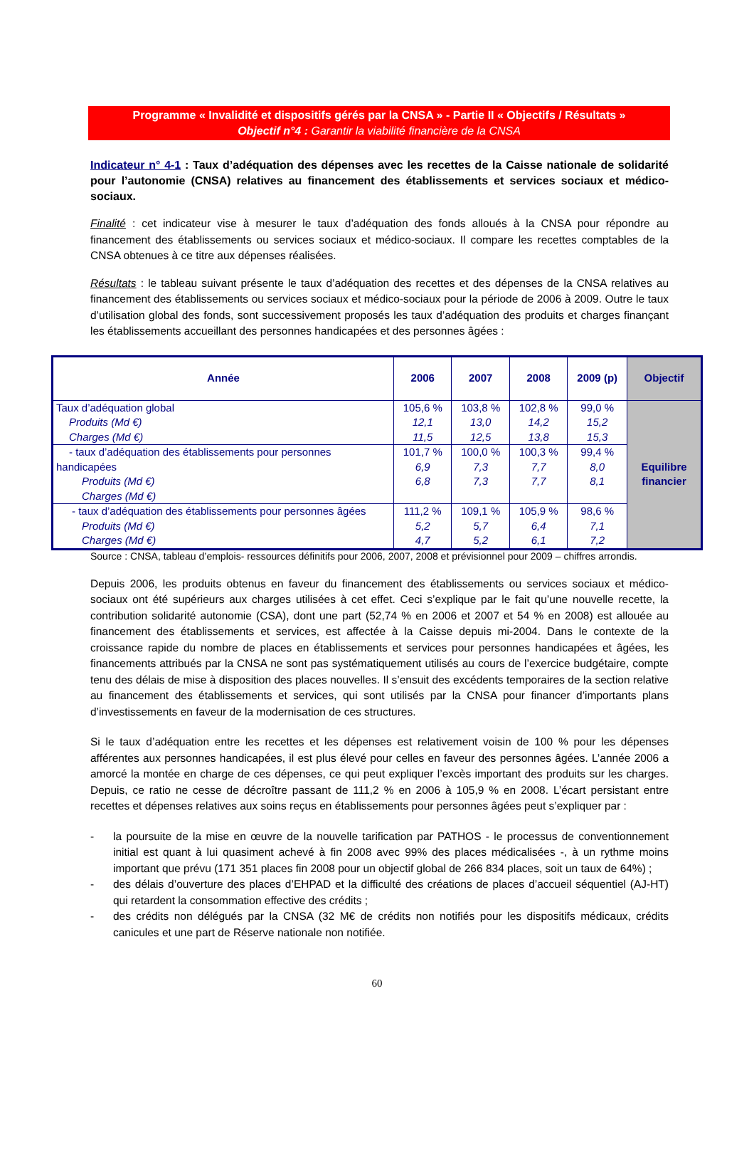Programme « Invalidité et dispositifs gérés par la CNSA » - Partie II « Objectifs / Résultats »
Objectif n°4 : Garantir la viabilité financière de la CNSA
Indicateur n° 4-1 : Taux d’adéquation des dépenses avec les recettes de la Caisse nationale de solidarité pour l’autonomie (CNSA) relatives au financement des établissements et services sociaux et médico-sociaux.
Finalité : cet indicateur vise à mesurer le taux d’adéquation des fonds alloués à la CNSA pour répondre au financement des établissements ou services sociaux et médico-sociaux. Il compare les recettes comptables de la CNSA obtenues à ce titre aux dépenses réalisées.
Résultats : le tableau suivant présente le taux d’adéquation des recettes et des dépenses de la CNSA relatives au financement des établissements ou services sociaux et médico-sociaux pour la période de 2006 à 2009. Outre le taux d’utilisation global des fonds, sont successivement proposés les taux d’adéquation des produits et charges finançant les établissements accueillant des personnes handicapées et des personnes âgées :
| Année | 2006 | 2007 | 2008 | 2009 (p) | Objectif |
| --- | --- | --- | --- | --- | --- |
| Taux d’adéquation global Produits (Md €) Charges (Md €) | 105,6 % 12,1 11,5 | 103,8 % 13,0 12,5 | 102,8 % 14,2 13,8 | 99,0 % 15,2 15,3 | Equilibre financier |
| - taux d’adéquation des établissements pour personnes handicapées Produits (Md €) Charges (Md €) | 101,7 % 6,9 6,8 | 100,0 % 7,3 7,3 | 100,3 % 7,7 7,7 | 99,4 % 8,0 8,1 | |
| - taux d’adéquation des établissements pour personnes âgées Produits (Md €) Charges (Md €) | 111,2 % 5,2 4,7 | 109,1 % 5,7 5,2 | 105,9 % 6,4 6,1 | 98,6 % 7,1 7,2 | |
Source : CNSA, tableau d’emplois- ressources définitifs pour 2006, 2007, 2008 et prévisionnel pour 2009 – chiffres arrondis.
Depuis 2006, les produits obtenus en faveur du financement des établissements ou services sociaux et médico-sociaux ont été supérieurs aux charges utilisées à cet effet. Ceci s’explique par le fait qu’une nouvelle recette, la contribution solidarité autonomie (CSA), dont une part (52,74 % en 2006 et 2007 et 54 % en 2008) est allouée au financement des établissements et services, est affectée à la Caisse depuis mi-2004. Dans le contexte de la croissance rapide du nombre de places en établissements et services pour personnes handicapées et âgées, les financements attribués par la CNSA ne sont pas systématiquement utilisés au cours de l’exercice budgétaire, compte tenu des délais de mise à disposition des places nouvelles. Il s’ensuit des excédents temporaires de la section relative au financement des établissements et services, qui sont utilisés par la CNSA pour financer d’importants plans d’investissements en faveur de la modernisation de ces structures.
Si le taux d’adéquation entre les recettes et les dépenses est relativement voisin de 100 % pour les dépenses afférentes aux personnes handicapées, il est plus élevé pour celles en faveur des personnes âgées. L’année 2006 a amorcé la montée en charge de ces dépenses, ce qui peut expliquer l’excès important des produits sur les charges. Depuis, ce ratio ne cesse de décroître passant de 111,2 % en 2006 à 105,9 % en 2008. L’écart persistant entre recettes et dépenses relatives aux soins reçus en établissements pour personnes âgées peut s’expliquer par :
- la poursuite de la mise en œuvre de la nouvelle tarification par PATHOS - le processus de conventionnement initial est quant à lui quasiment achevé à fin 2008 avec 99% des places médicalisées -, à un rythme moins important que prévu (171 351 places fin 2008 pour un objectif global de 266 834 places, soit un taux de 64%) ;
- des délais d’ouverture des places d’EHPAD et la difficulté des créations de places d’accueil séquentiel (AJ-HT) qui retardent la consommation effective des crédits ;
- des crédits non délégués par la CNSA (32 M€ de crédits non notifiés pour les dispositifs médicaux, crédits canicules et une part de Réserve nationale non notifiée.
60